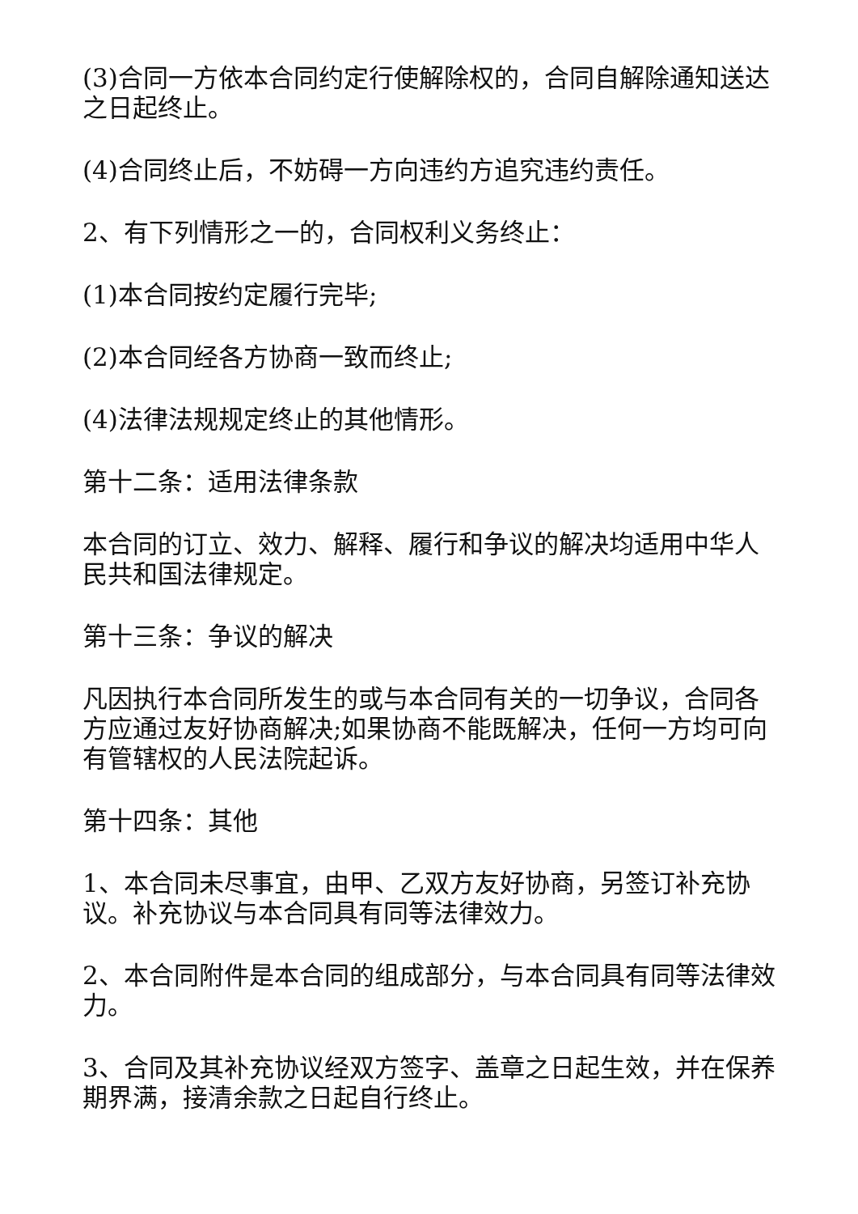(3)合同一方依本合同约定行使解除权的，合同自解除通知送达之日起终止。
(4)合同终止后，不妨碍一方向违约方追究违约责任。
2、有下列情形之一的，合同权利义务终止：
(1)本合同按约定履行完毕;
(2)本合同经各方协商一致而终止;
(4)法律法规规定终止的其他情形。
第十二条：适用法律条款
本合同的订立、效力、解释、履行和争议的解决均适用中华人民共和国法律规定。
第十三条：争议的解决
凡因执行本合同所发生的或与本合同有关的一切争议，合同各方应通过友好协商解决;如果协商不能既解决，任何一方均可向有管辖权的人民法院起诉。
第十四条：其他
1、本合同未尽事宜，由甲、乙双方友好协商，另签订补充协议。补充协议与本合同具有同等法律效力。
2、本合同附件是本合同的组成部分，与本合同具有同等法律效力。
3、合同及其补充协议经双方签字、盖章之日起生效，并在保养期界满，接清余款之日起自行终止。